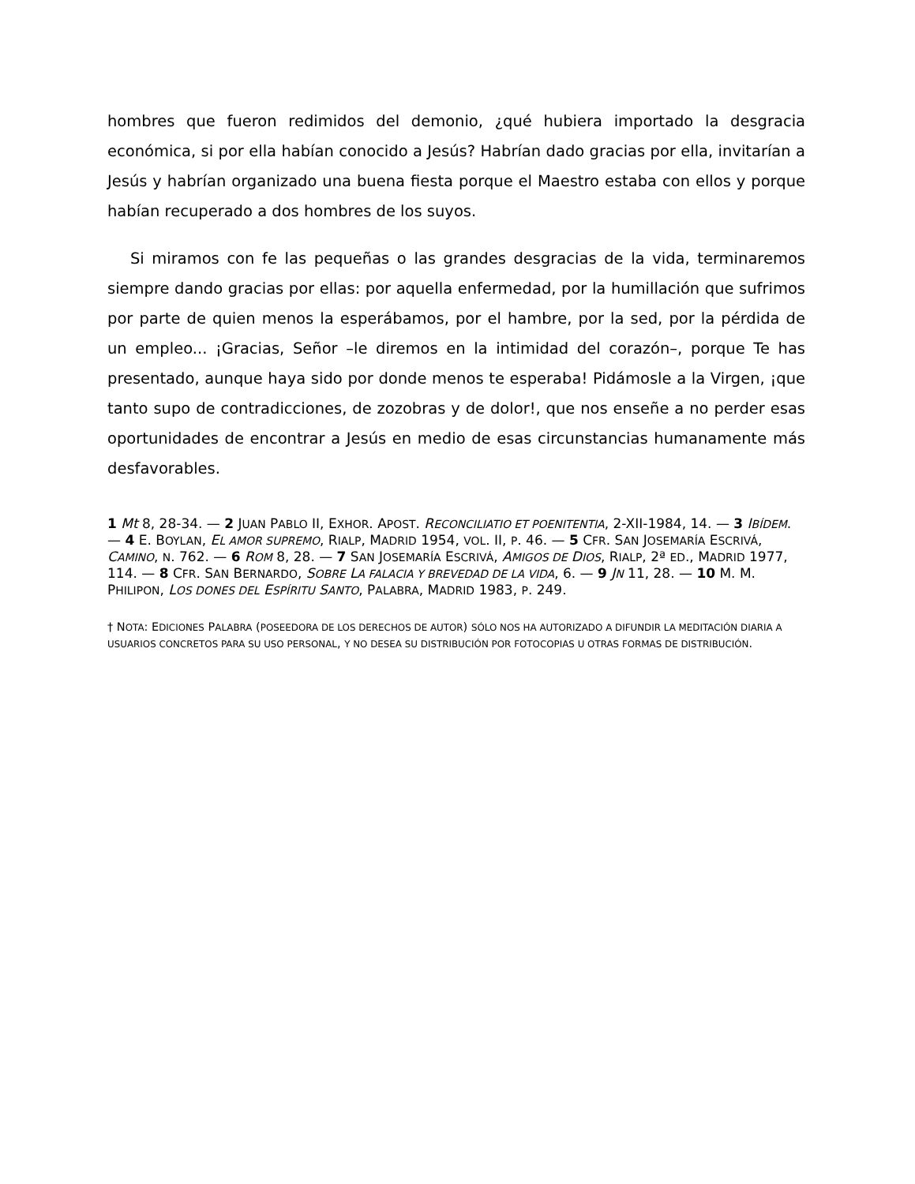hombres que fueron redimidos del demonio, ¿qué hubiera importado la desgracia económica, si por ella habían conocido a Jesús? Habrían dado gracias por ella, invitarían a Jesús y habrían organizado una buena fiesta porque el Maestro estaba con ellos y porque habían recuperado a dos hombres de los suyos.
Si miramos con fe las pequeñas o las grandes desgracias de la vida, terminaremos siempre dando gracias por ellas: por aquella enfermedad, por la humillación que sufrimos por parte de quien menos la esperábamos, por el hambre, por la sed, por la pérdida de un empleo... ¡Gracias, Señor –le diremos en la intimidad del corazón–, porque Te has presentado, aunque haya sido por donde menos te esperaba! Pidámosle a la Virgen, ¡que tanto supo de contradicciones, de zozobras y de dolor!, que nos enseñe a no perder esas oportunidades de encontrar a Jesús en medio de esas circunstancias humanamente más desfavorables.
1 Mt 8, 28-34. — 2 JUAN PABLO II, EXHOR. APOST. RECONCILIATIO ET POENITENTIA, 2-XII-1984, 14. — 3 IBÍDEM. — 4 E. BOYLAN, EL AMOR SUPREMO, RIALP, MADRID 1954, VOL. II, P. 46. — 5 CFR. SAN JOSEMARÍA ESCRIVÁ, CAMINO, N. 762. — 6 ROM 8, 28. — 7 SAN JOSEMARÍA ESCRIVÁ, AMIGOS DE DIOS, RIALP, 2ª ED., MADRID 1977, 114. — 8 CFR. SAN BERNARDO, SOBRE LA FALACIA Y BREVEDAD DE LA VIDA, 6. — 9 JN 11, 28. — 10 M. M. PHILIPON, LOS DONES DEL ESPÍRITU SANTO, PALABRA, MADRID 1983, P. 249.
† NOTA: EDICIONES PALABRA (POSEEDORA DE LOS DERECHOS DE AUTOR) SÓLO NOS HA AUTORIZADO A DIFUNDIR LA MEDITACIÓN DIARIA A USUARIOS CONCRETOS PARA SU USO PERSONAL, Y NO DESEA SU DISTRIBUCIÓN POR FOTOCOPIAS U OTRAS FORMAS DE DISTRIBUCIÓN.